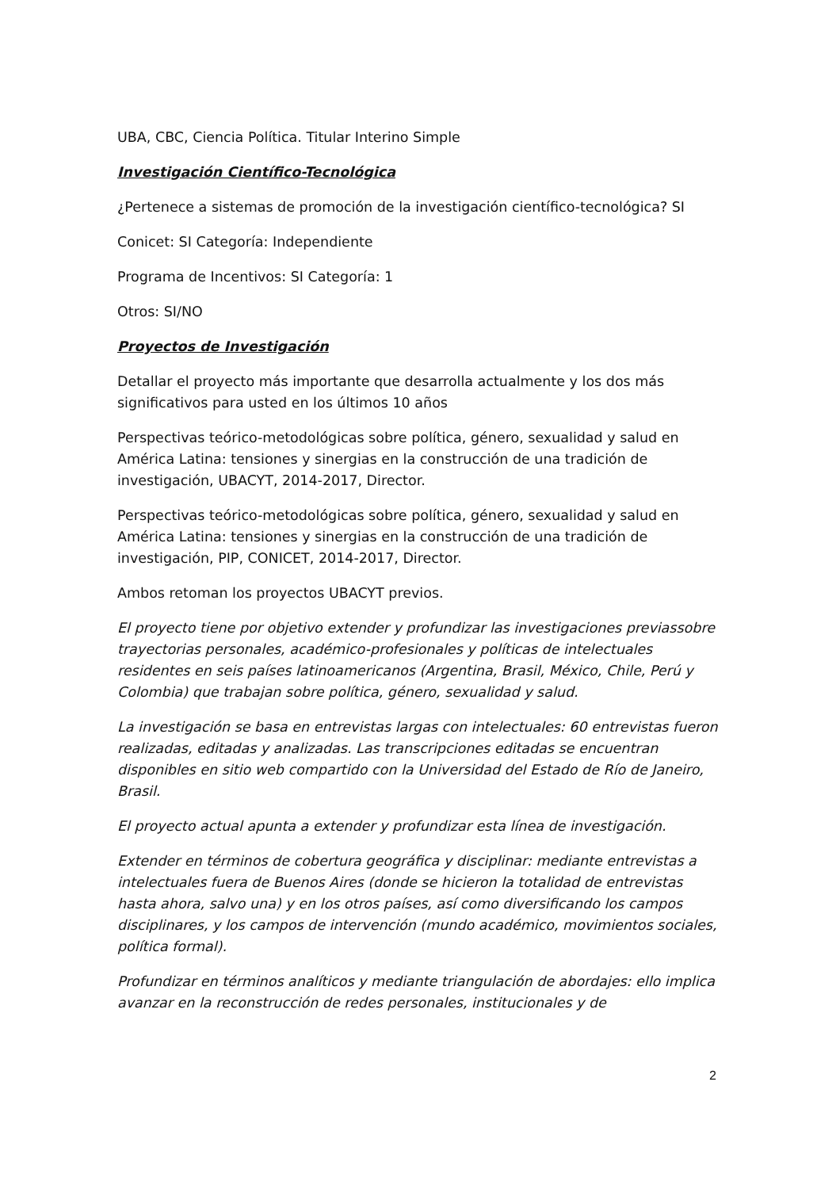UBA, CBC, Ciencia Política. Titular Interino Simple
Investigación Científico-Tecnológica
¿Pertenece a sistemas de promoción de la investigación científico-tecnológica? SI
Conicet: SI Categoría: Independiente
Programa de Incentivos: SI Categoría: 1
Otros: SI/NO
Proyectos de Investigación
Detallar el proyecto más importante que desarrolla actualmente y los dos más significativos para usted en los últimos 10 años
Perspectivas teórico-metodológicas sobre política, género, sexualidad y salud en América Latina: tensiones y sinergias en la construcción de una tradición de investigación, UBACYT, 2014-2017, Director.
Perspectivas teórico-metodológicas sobre política, género, sexualidad y salud en América Latina: tensiones y sinergias en la construcción de una tradición de investigación, PIP, CONICET, 2014-2017, Director.
Ambos retoman los proyectos UBACYT previos.
El proyecto tiene por objetivo extender y profundizar las investigaciones previassobre trayectorias personales, académico-profesionales y políticas de intelectuales residentes en seis países latinoamericanos (Argentina, Brasil, México, Chile, Perú y Colombia) que trabajan sobre política, género, sexualidad y salud.
La investigación se basa en entrevistas largas con intelectuales: 60 entrevistas fueron realizadas, editadas y analizadas. Las transcripciones editadas se encuentran disponibles en sitio web compartido con la Universidad del Estado de Río de Janeiro, Brasil.
El proyecto actual apunta a extender y profundizar esta línea de investigación.
Extender en términos de cobertura geográfica y disciplinar: mediante entrevistas a intelectuales fuera de Buenos Aires (donde se hicieron la totalidad de entrevistas hasta ahora, salvo una) y en los otros países, así como diversificando los campos disciplinares, y los campos de intervención (mundo académico, movimientos sociales, política formal).
Profundizar en términos analíticos y mediante triangulación de abordajes: ello implica avanzar en la reconstrucción de redes personales, institucionales y de
2